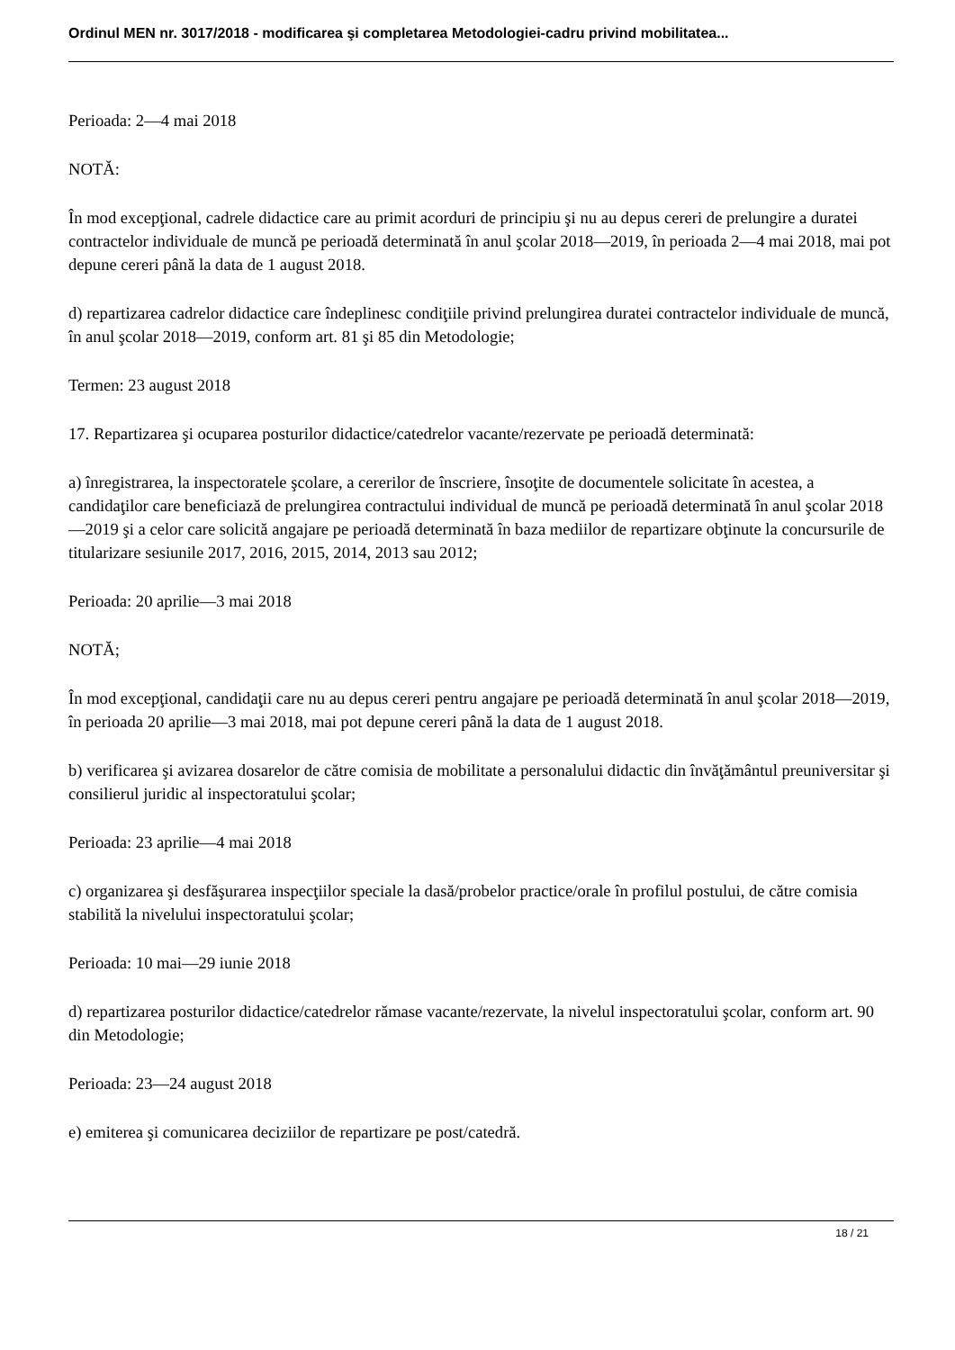Ordinul MEN nr. 3017/2018 - modificarea şi completarea Metodologiei-cadru privind mobilitatea...
Perioada: 2—4 mai 2018
NOTĂ:
În mod excepţional, cadrele didactice care au primit acorduri de principiu şi nu au depus cereri de prelungire a duratei contractelor individuale de muncă pe perioadă determinată în anul şcolar 2018—2019, în perioada 2—4 mai 2018, mai pot depune cereri până la data de 1 august 2018.
d) repartizarea cadrelor didactice care îndeplinesc condiţiile privind prelungirea duratei contractelor individuale de muncă, în anul şcolar 2018—2019, conform art. 81 şi 85 din Metodologie;
Termen: 23 august 2018
17. Repartizarea şi ocuparea posturilor didactice/catedrelor vacante/rezervate pe perioadă determinată:
a) înregistrarea, la inspectoratele şcolare, a cererilor de înscriere, însoţite de documentele solicitate în acestea, a candidaţilor care beneficiază de prelungirea contractului individual de muncă pe perioadă determinată în anul şcolar 2018—2019 şi a celor care solicită angajare pe perioadă determinată în baza mediilor de repartizare obţinute la concursurile de titularizare sesiunile 2017, 2016, 2015, 2014, 2013 sau 2012;
Perioada: 20 aprilie—3 mai 2018
NOTĂ;
În mod excepţional, candidaţii care nu au depus cereri pentru angajare pe perioadă determinată în anul şcolar 2018—2019, în perioada 20 aprilie—3 mai 2018, mai pot depune cereri până la data de 1 august 2018.
b) verificarea şi avizarea dosarelor de către comisia de mobilitate a personalului didactic din învăţământul preuniversitar şi consilierul juridic al inspectoratului şcolar;
Perioada: 23 aprilie—4 mai 2018
c) organizarea şi desfăşurarea inspecţiilor speciale la dasă/probelor practice/orale în profilul postului, de către comisia stabilită la nivelului inspectoratului şcolar;
Perioada: 10 mai—29 iunie 2018
d) repartizarea posturilor didactice/catedrelor rămase vacante/rezervate, la nivelul inspectoratului şcolar, conform art. 90 din Metodologie;
Perioada: 23—24 august 2018
e) emiterea şi comunicarea deciziilor de repartizare pe post/catedră.
18 / 21